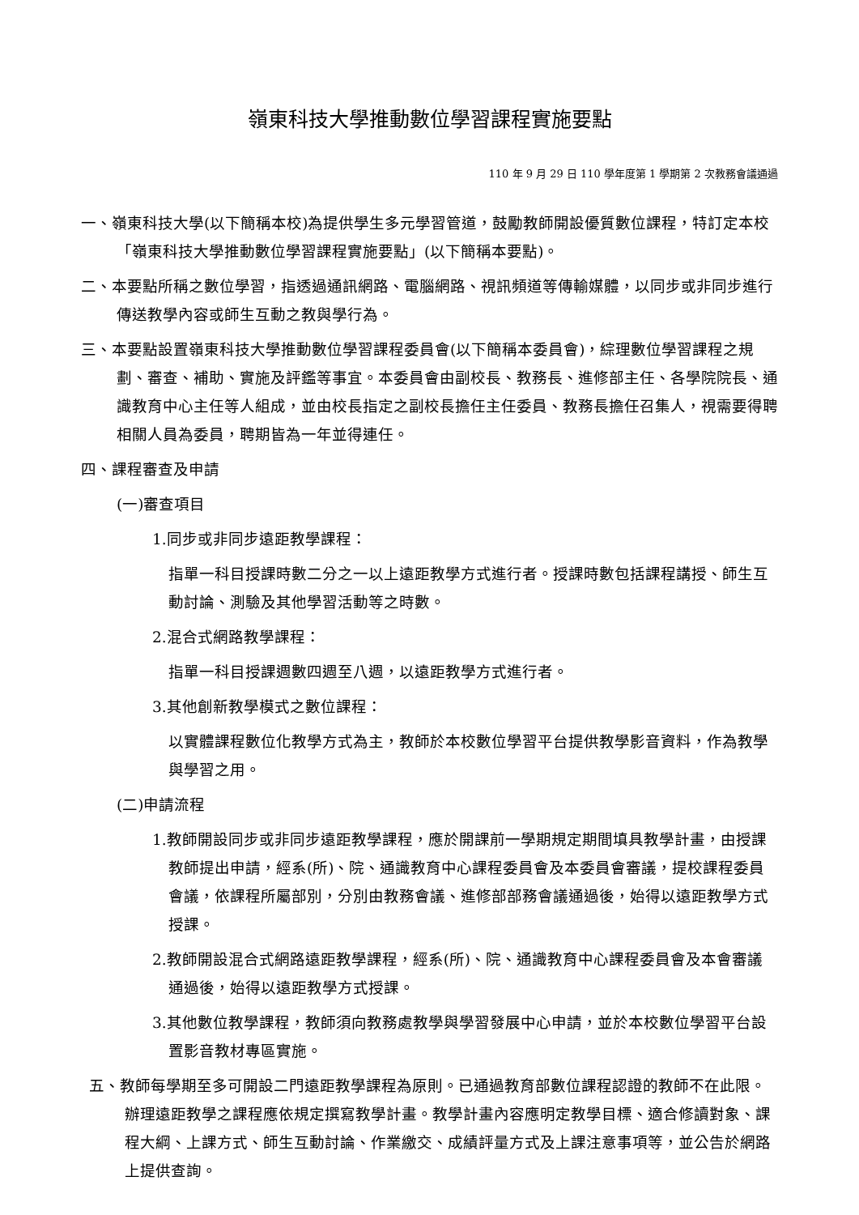嶺東科技大學推動數位學習課程實施要點
110 年 9 月 29 日 110 學年度第 1 學期第 2 次教務會議通過
一、嶺東科技大學(以下簡稱本校)為提供學生多元學習管道，鼓勵教師開設優質數位課程，特訂定本校「嶺東科技大學推動數位學習課程實施要點」(以下簡稱本要點)。
二、本要點所稱之數位學習，指透過通訊網路、電腦網路、視訊頻道等傳輸媒體，以同步或非同步進行傳送教學內容或師生互動之教與學行為。
三、本要點設置嶺東科技大學推動數位學習課程委員會(以下簡稱本委員會)，綜理數位學習課程之規劃、審查、補助、實施及評鑑等事宜。本委員會由副校長、教務長、進修部主任、各學院院長、通識教育中心主任等人組成，並由校長指定之副校長擔任主任委員、教務長擔任召集人，視需要得聘相關人員為委員，聘期皆為一年並得連任。
四、課程審查及申請
(一)審查項目
1.同步或非同步遠距教學課程：
指單一科目授課時數二分之一以上遠距教學方式進行者。授課時數包括課程講授、師生互動討論、測驗及其他學習活動等之時數。
2.混合式網路教學課程：
指單一科目授課週數四週至八週，以遠距教學方式進行者。
3.其他創新教學模式之數位課程：
以實體課程數位化教學方式為主，教師於本校數位學習平台提供教學影音資料，作為教學與學習之用。
(二)申請流程
1.教師開設同步或非同步遠距教學課程，應於開課前一學期規定期間填具教學計畫，由授課教師提出申請，經系(所)、院、通識教育中心課程委員會及本委員會審議，提校課程委員會議，依課程所屬部別，分別由教務會議、進修部部務會議通過後，始得以遠距教學方式授課。
2.教師開設混合式網路遠距教學課程，經系(所)、院、通識教育中心課程委員會及本會審議通過後，始得以遠距教學方式授課。
3.其他數位教學課程，教師須向教務處教學與學習發展中心申請，並於本校數位學習平台設置影音教材專區實施。
五、教師每學期至多可開設二門遠距教學課程為原則。已通過教育部數位課程認證的教師不在此限。辦理遠距教學之課程應依規定撰寫教學計畫。教學計畫內容應明定教學目標、適合修讀對象、課程大綱、上課方式、師生互動討論、作業繳交、成績評量方式及上課注意事項等，並公告於網路上提供查詢。